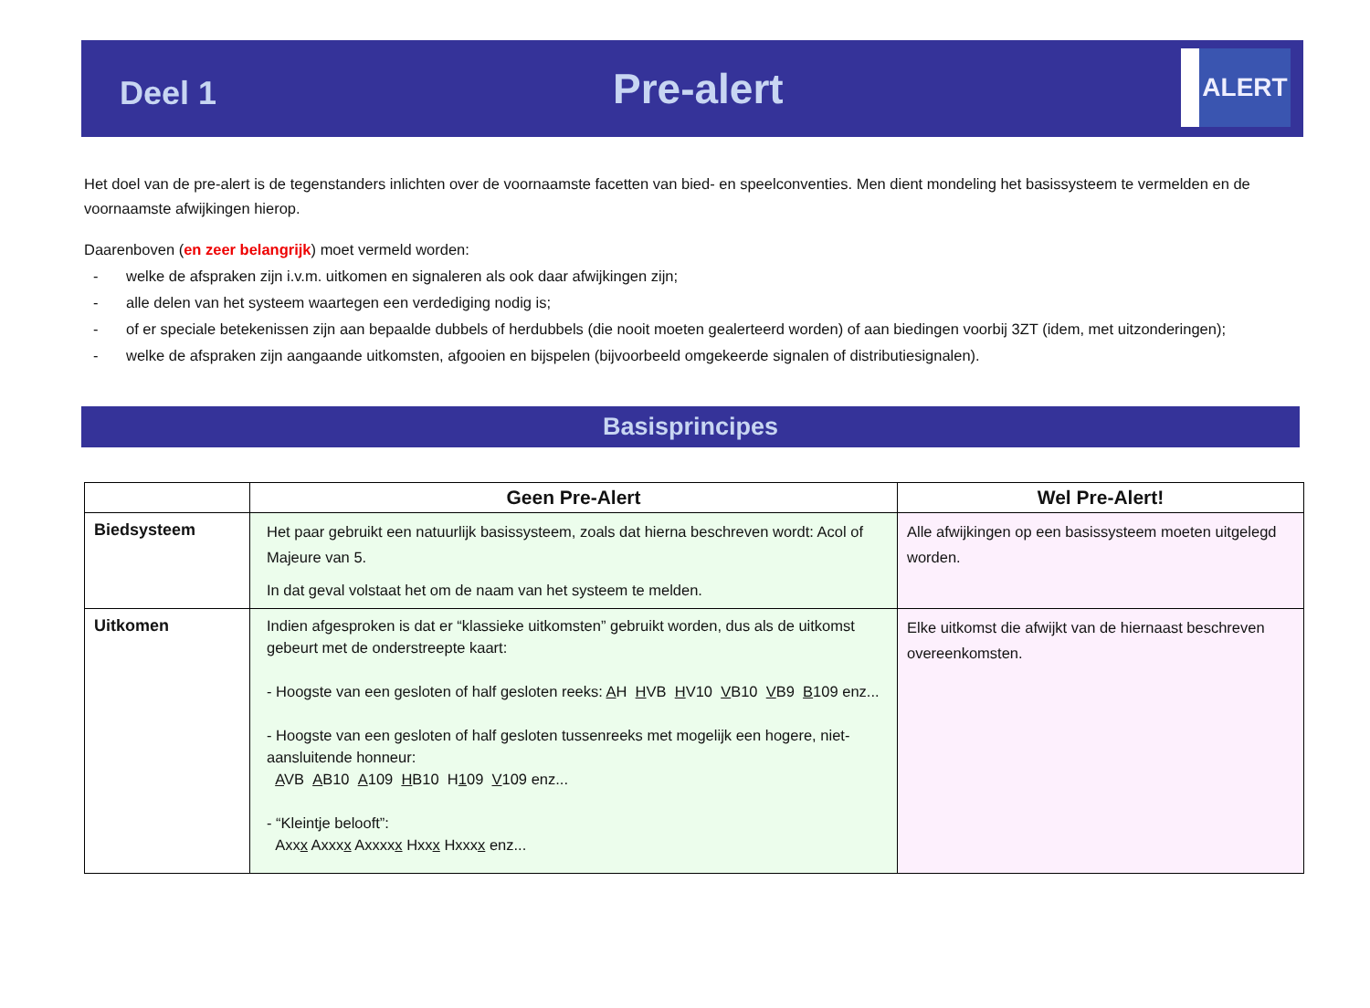Deel 1
Pre-alert
ALERT
Het doel van de pre-alert is de tegenstanders inlichten over de voornaamste facetten van bied- en speelconventies. Men dient mondeling het basissysteem te vermelden en de voornaamste afwijkingen hierop.
Daarenboven (en zeer belangrijk) moet vermeld worden:
- welke de afspraken zijn i.v.m. uitkomen en signaleren als ook daar afwijkingen zijn;
- alle delen van het systeem waartegen een verdediging nodig is;
- of er speciale betekenissen zijn aan bepaalde dubbels of herdubbels (die nooit moeten gealerteerd worden) of aan biedingen voorbij 3ZT (idem, met uitzonderingen);
- welke de afspraken zijn aangaande uitkomsten, afgooien en bijspelen (bijvoorbeeld omgekeerde signalen of distributiesignalen).
Basisprincipes
| | Geen Pre-Alert | Wel Pre-Alert! |
| --- | --- | --- |
| Biedsysteem | Het paar gebruikt een natuurlijk basissysteem, zoals dat hierna beschreven wordt: Acol of Majeure van 5. In dat geval volstaat het om de naam van het systeem te melden. | Alle afwijkingen op een basissysteem moeten uitgelegd worden. |
| Uitkomen | Indien afgesproken is dat er “klassieke uitkomsten” gebruikt worden, dus als de uitkomst gebeurt met de onderstreepte kaart: - Hoogste van een gesloten of half gesloten reeks: A H H VB H V10 V B10 V B9 B 109 enz... - Hoogste van een gesloten of half gesloten tussenreeks met mogelijk een hogere, niet-aansluitende honneur: A VB A B10 A 109 H B10 H 1 09 V 109 enz... - “Kleintje belooft”: Axx x Axxx x Axxxx x Hxx x Hxxx x enz... | Elke uitkomst die afwijkt van de hiernaast beschreven overeenkomsten. |